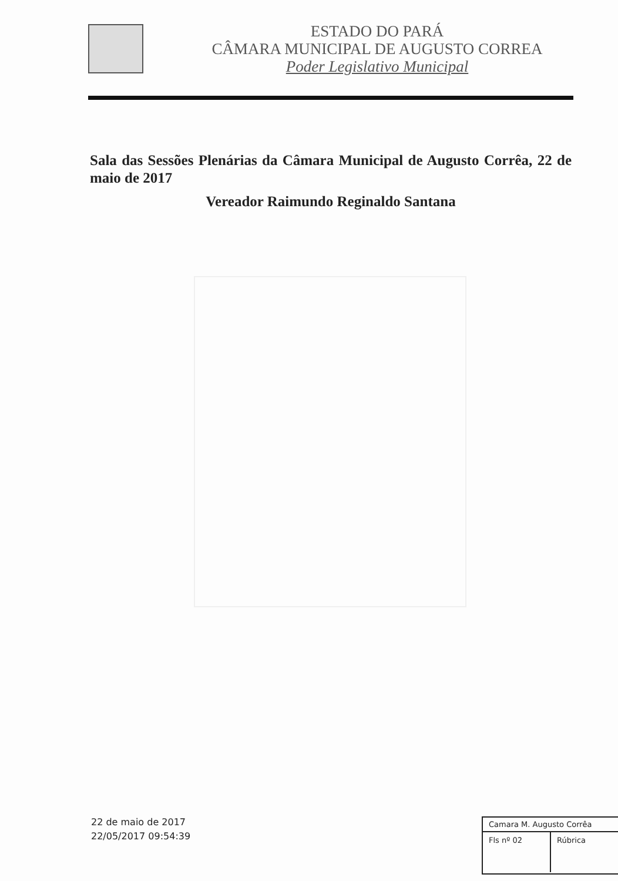ESTADO DO PARÁ
CÂMARA MUNICIPAL DE AUGUSTO CORREA
Poder Legislativo Municipal
Sala das Sessões Plenárias da Câmara Municipal de Augusto Corrêa, 22 de maio de 2017
Vereador Raimundo Reginaldo Santana
22 de maio de 2017
22/05/2017 09:54:39
Camara M. Augusto Corrêa
Fls nº 02
Rúbrica